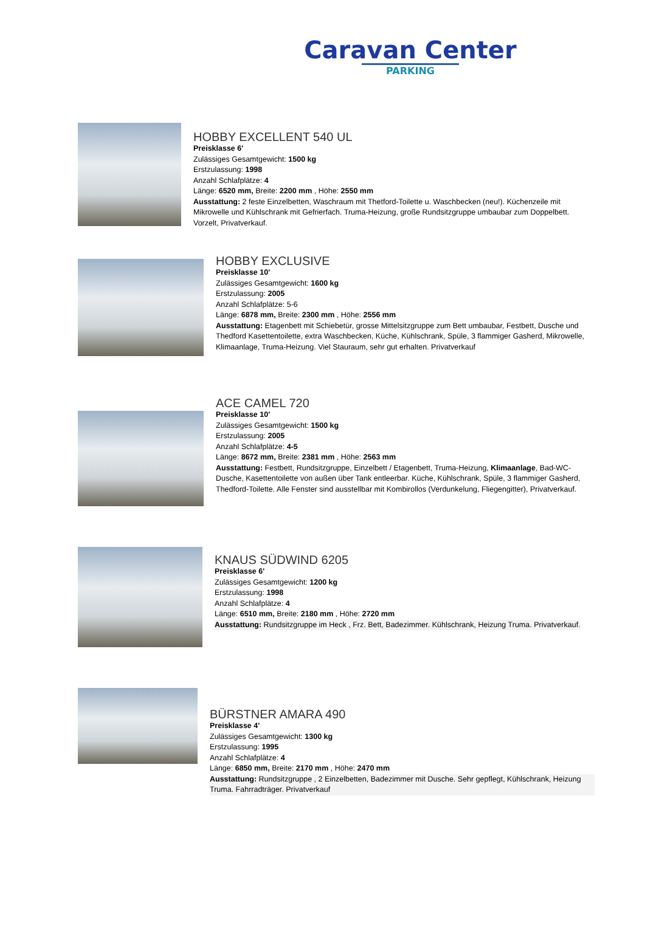Caravan Center
PARKING
HOBBY EXCELLENT 540 UL
Preisklasse 6'
Zulässiges Gesamtgewicht: 1500 kg
Erstzulassung: 1998
Anzahl Schlafplätze: 4
Länge: 6520 mm, Breite: 2200 mm , Höhe: 2550 mm
Ausstattung: 2 feste Einzelbetten, Waschraum mit Thetford-Toilette u. Waschbecken (neu!). Küchenzeile mit Mikrowelle und Kühlschrank mit Gefrierfach. Truma-Heizung, große Rundsitzgruppe umbaubar zum Doppelbett. Vorzelt, Privatverkauf.
HOBBY EXCLUSIVE
Preisklasse 10'
Zulässiges Gesamtgewicht: 1600 kg
Erstzulassung: 2005
Anzahl Schlafplätze: 5-6
Länge: 6878 mm, Breite: 2300 mm , Höhe: 2556 mm
Ausstattung: Etagenbett mit Schiebetür, grosse Mittelsitzgruppe zum Bett umbaubar, Festbett, Dusche und Thedford Kasettentoilette, extra Waschbecken, Küche, Kühlschrank, Spüle, 3 flammiger Gasherd, Mikrowelle, Klimaanlage, Truma-Heizung. Viel Stauraum, sehr gut erhalten. Privatverkauf
ACE CAMEL 720
Preisklasse 10'
Zulässiges Gesamtgewicht: 1500 kg
Erstzulassung: 2005
Anzahl Schlafplätze: 4-5
Länge: 8672 mm, Breite: 2381 mm , Höhe: 2563 mm
Ausstattung: Festbett, Rundsitzgruppe, Einzelbett / Etagenbett, Truma-Heizung, Klimaanlage, Bad-WC-Dusche, Kasettentoilette von außen über Tank entleerbar. Küche, Kühlschrank, Spüle, 3 flammiger Gasherd, Thedford-Toilette. Alle Fenster sind ausstellbar mit Kombirollos (Verdunkelung, Fliegengitter), Privatverkauf.
KNAUS SÜDWIND 6205
Preisklasse 6'
Zulässiges Gesamtgewicht: 1200 kg
Erstzulassung: 1998
Anzahl Schlafplätze: 4
Länge: 6510 mm, Breite: 2180 mm , Höhe: 2720 mm
Ausstattung: Rundsitzgruppe im Heck , Frz. Bett, Badezimmer. Kühlschrank, Heizung Truma. Privatverkauf.
BÜRSTNER AMARA 490
Preisklasse 4'
Zulässiges Gesamtgewicht: 1300 kg
Erstzulassung: 1995
Anzahl Schlafplätze: 4
Länge: 6850 mm, Breite: 2170 mm , Höhe: 2470 mm
Ausstattung: Rundsitzgruppe , 2 Einzelbetten, Badezimmer mit Dusche. Sehr gepflegt, Kühlschrank, Heizung Truma. Fahrradträger. Privatverkauf